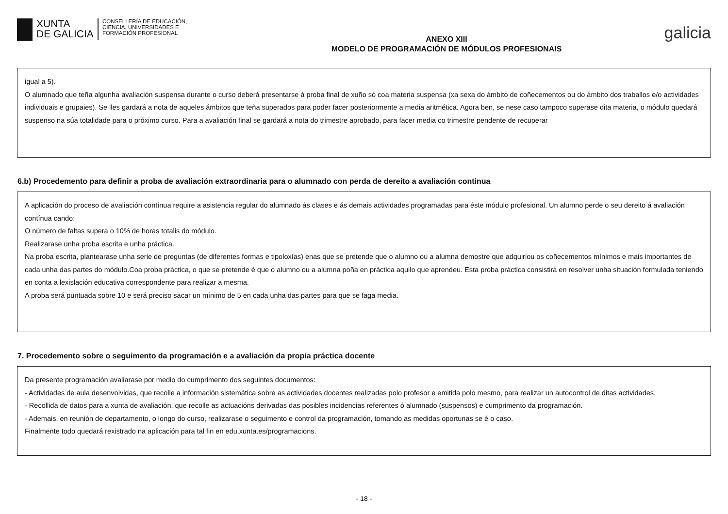XUNTA
DE GALICIA
CONSELLERÍA DE EDUCACIÓN,
CIENCIA, UNIVERSIDADES E
FORMACIÓN PROFESIONAL
ANEXO XIII
MODELO DE PROGRAMACIÓN DE MÓDULOS PROFESIONAIS
galicia
igual a 5).
O alumnado que teña algunha avaliación suspensa durante o curso deberá presentarse á proba final de xuño só coa materia suspensa (xa sexa do ámbito de coñecementos ou do ámbito dos traballos e/o actividades individuais e grupaies). Se lles gardará a nota de aqueles ámbitos que teña superados para poder facer posteriormente a media aritmética. Agora ben, se nese caso tampoco superase dita materia, o módulo quedará suspenso na súa totalidade para o próximo curso. Para a avaliación final se gardará a nota do trimestre aprobado, para facer media co trimestre pendente de recuperar
6.b) Procedemento para definir a proba de avaliación extraordinaria para o alumnado con perda de dereito a avaliación continua
A aplicación do proceso de avaliación contínua require a asistencia regular do alumnado ás clases e ás demais actividades programadas para éste módulo profesional. Un alumno perde o seu dereito á avaliación contínua cando:
O número de faltas supera o 10% de horas totalis do módulo.
Realizarase unha proba escrita e unha práctica.
Na proba escrita, plantearase unha serie de preguntas (de diferentes formas e tipoloxías) enas que se pretende que o alumno ou a alumna demostre que adquiriou os coñecementos mínimos e mais importantes de cada unha das partes do módulo.Coa proba práctica, o que se pretende é que o alumno ou a alumna poña en práctica aquilo que aprendeu. Esta proba práctica consistirá en resolver unha situación formulada teniendo en conta a lexislación educativa correspondente para realizar a mesma.
A proba será puntuada sobre 10 e será preciso sacar un mínimo de 5 en cada unha das partes para que se faga media.
7. Procedemento sobre o seguimento da programación e a avaliación da propia práctica docente
Da presente programación avaliarase por medio do cumprimento dos seguintes documentos:
- Actividades de aula desenvolvidas, que recolle a información sistemática sobre as actividades docentes realizadas polo profesor e emitida polo mesmo, para realizar un autocontrol de ditas actividades.
- Recollida de datos para a xunta de avaliación, que recolle as actuacións derivadas das posibles incidencias referentes ó alumnado (suspensos) e cumprimento da programación.
- Ademais, en reunión de departamento, o longo do curso, realizarase o seguimento e control da programación, tomando as medidas oportunas se é o caso.
Finalmente todo quedará rexistrado na aplicación para tal fin en edu.xunta.es/programacions.
- 18 -